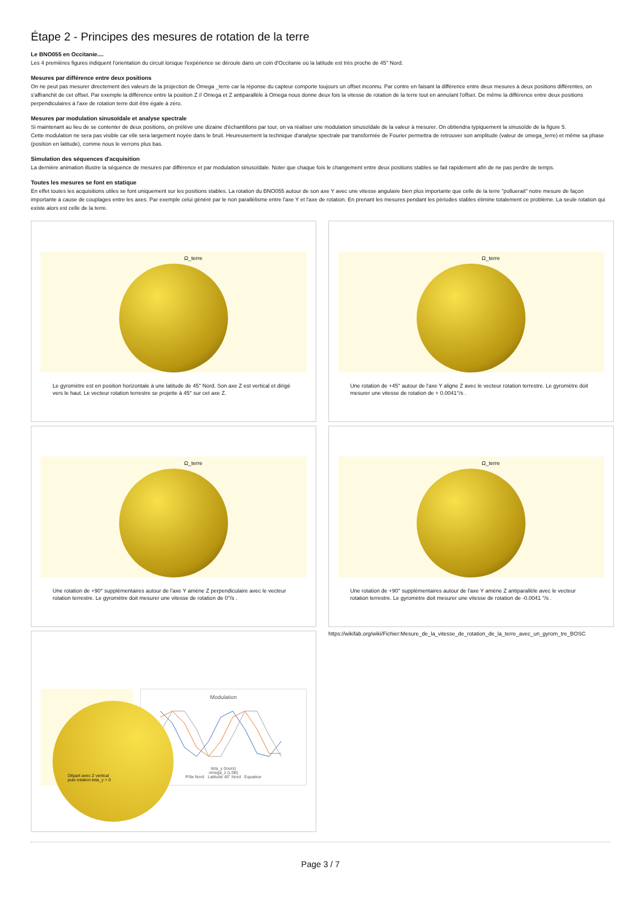Étape 2 - Principes des mesures de rotation de la terre
Le BNO055 en Occitanie....
Les 4 premières figures indiquent l'orientation du circuit lorsque l'expérience se déroule dans un coin d'Occitanie où la latitude est très proche de 45° Nord.
Mesures par différence entre deux positions
On ne peut pas mesurer directement des valeurs de la projection de Omega _terre car la réponse du capteur comporte toujours un offset inconnu. Par contre en faisant la différence entre deux mesures à deux positions différentes, on s'affranchit de cet offset. Par exemple la différence entre la position Z // Omega et Z antiparallèle à Omega nous donne deux fois la vitesse de rotation de la terre tout en annulant l'offset. De même la différence entre deux positions perpendiculaires à l'axe de rotation terre doit être égale à zéro.
Mesures par modulation sinusoïdale et analyse spectrale
Si maintenant au lieu de se contenter de deux positions, on prélève une dizaine d'échantillons par tour, on va réaliser une modulation sinusoïdale de la valeur à mesurer. On obtiendra typiquement la sinusoïde de la figure 5.
Cette modulation ne sera pas visible car elle sera largement noyée dans le bruit. Heureusement la technique d'analyse spectrale par transformée de Fourier permettra de retrouver son amplitude (valeur de omega_terre) et même sa phase (position en latitude), comme nous le verrons plus bas.
Simulation des séquences d'acquisition
La dernière animation illustre la séquence de mesures par différence et par modulation sinusoïdale. Noter que chaque fois le changement entre deux positions stables se fait rapidement afin de ne pas perdre de temps.
Toutes les mesures se font en statique
En effet toutes les acquisitions utiles se font uniquement sur les positions stables. La rotation du BNO055 autour de son axe Y avec une vitesse angulaire bien plus importante que celle de la terre "polluerait" notre mesure de façon importante à cause de couplages entre les axes. Par exemple celui généré par le non parallélisme entre l'axe Y et l'axe de rotation. En prenant les mesures pendant les périodes stables élimine totalement ce problème. La seule rotation qui existe alors est celle de la terre.
Ω_terre
Le gyromètre est en position horizontale à une latitude de 45° Nord. Son axe Z est vertical et dirigé vers le haut. Le vecteur rotation terrestre se projette à 45° sur cet axe Z.
Ω_terre
Une rotation de +45° autour de l'axe Y aligne Z avec le vecteur rotation terrestre. Le gyromètre doit mesurer une vitesse de rotation de + 0.0041°/s .
Ω_terre
Une rotation de +90° supplémentaires autour de l'axe Y amène Z perpendiculaire avec le vecteur rotation terrestre. Le gyromètre doit mesurer une vitesse de rotation de 0°/s .
Ω_terre
Une rotation de +90° supplémentaires autour de l'axe Y amène Z antiparallèle avec le vecteur rotation terrestre. Le gyromètre doit mesurer une vitesse de rotation de -0.0041 °/s .
Départ avec Z vertical
puis rotation teta_y > 0
Modulation
teta_y (tours)
omega_z (LSB)
Pôle Nord Latitude 45° Nord Equateur
https://wikifab.org/wiki/Fichier:Mesure_de_la_vitesse_de_rotation_de_la_terre_avec_un_gyrom_tre_BOSC
Page 3 / 7